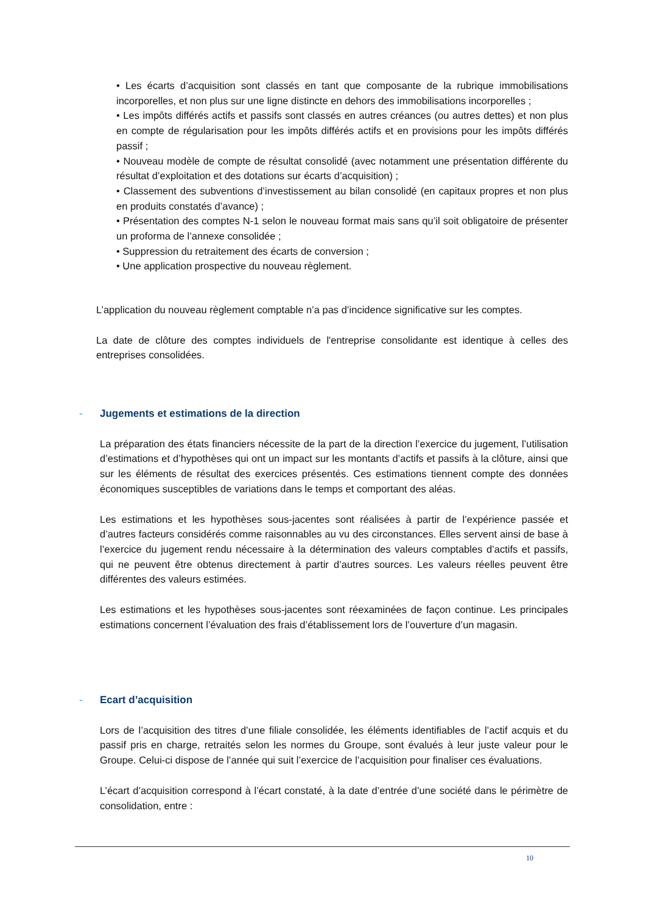• Les écarts d’acquisition sont classés en tant que composante de la rubrique immobilisations incorporelles, et non plus sur une ligne distincte en dehors des immobilisations incorporelles ;
• Les impôts différés actifs et passifs sont classés en autres créances (ou autres dettes) et non plus en compte de régularisation pour les impôts différés actifs et en provisions pour les impôts différés passif ;
• Nouveau modèle de compte de résultat consolidé (avec notamment une présentation différente du résultat d’exploitation et des dotations sur écarts d’acquisition) ;
• Classement des subventions d’investissement au bilan consolidé (en capitaux propres et non plus en produits constatés d’avance) ;
• Présentation des comptes N-1 selon le nouveau format mais sans qu’il soit obligatoire de présenter un proforma de l’annexe consolidée ;
• Suppression du retraitement des écarts de conversion ;
• Une application prospective du nouveau règlement.
L’application du nouveau règlement comptable n’a pas d’incidence significative sur les comptes.
La date de clôture des comptes individuels de l'entreprise consolidante est identique à celles des entreprises consolidées.
- Jugements et estimations de la direction
La préparation des états financiers nécessite de la part de la direction l’exercice du jugement, l’utilisation d’estimations et d’hypothèses qui ont un impact sur les montants d’actifs et passifs à la clôture, ainsi que sur les éléments de résultat des exercices présentés. Ces estimations tiennent compte des données économiques susceptibles de variations dans le temps et comportant des aléas.
Les estimations et les hypothèses sous-jacentes sont réalisées à partir de l’expérience passée et d’autres facteurs considérés comme raisonnables au vu des circonstances. Elles servent ainsi de base à l’exercice du jugement rendu nécessaire à la détermination des valeurs comptables d’actifs et passifs, qui ne peuvent être obtenus directement à partir d’autres sources. Les valeurs réelles peuvent être différentes des valeurs estimées.
Les estimations et les hypothèses sous-jacentes sont réexaminées de façon continue. Les principales estimations concernent l’évaluation des frais d’établissement lors de l’ouverture d’un magasin.
- Ecart d’acquisition
Lors de l’acquisition des titres d’une filiale consolidée, les éléments identifiables de l’actif acquis et du passif pris en charge, retraités selon les normes du Groupe, sont évalués à leur juste valeur pour le Groupe. Celui-ci dispose de l’année qui suit l’exercice de l’acquisition pour finaliser ces évaluations.
L’écart d’acquisition correspond à l’écart constaté, à la date d’entrée d’une société dans le périmètre de consolidation, entre :
10